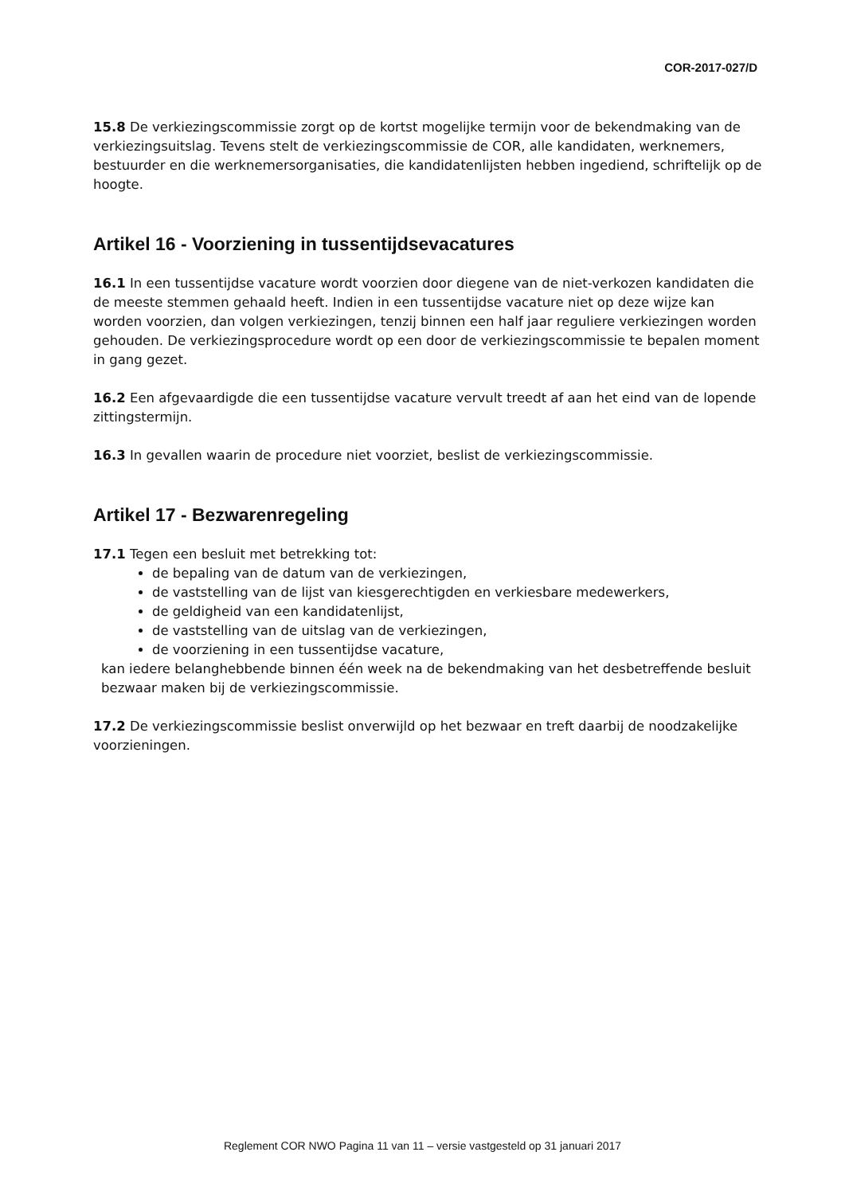COR-2017-027/D
15.8 De verkiezingscommissie zorgt op de kortst mogelijke termijn voor de bekendmaking van de verkiezingsuitslag. Tevens stelt de verkiezingscommissie de COR, alle kandidaten, werknemers, bestuurder en die werknemersorganisaties, die kandidatenlijsten hebben ingediend, schriftelijk op de hoogte.
Artikel 16 - Voorziening in tussentijdsevacatures
16.1 In een tussentijdse vacature wordt voorzien door diegene van de niet-verkozen kandidaten die de meeste stemmen gehaald heeft. Indien in een tussentijdse vacature niet op deze wijze kan worden voorzien, dan volgen verkiezingen, tenzij binnen een half jaar reguliere verkiezingen worden gehouden. De verkiezingsprocedure wordt op een door de verkiezingscommissie te bepalen moment in gang gezet.
16.2 Een afgevaardigde die een tussentijdse vacature vervult treedt af aan het eind van de lopende zittingstermijn.
16.3 In gevallen waarin de procedure niet voorziet, beslist de verkiezingscommissie.
Artikel 17 - Bezwarenregeling
17.1 Tegen een besluit met betrekking tot:
de bepaling van de datum van de verkiezingen,
de vaststelling van de lijst van kiesgerechtigden en verkiesbare medewerkers,
de geldigheid van een kandidatenlijst,
de vaststelling van de uitslag van de verkiezingen,
de voorziening in een tussentijdse vacature,
kan iedere belanghebbende binnen één week na de bekendmaking van het desbetreffende besluit bezwaar maken bij de verkiezingscommissie.
17.2 De verkiezingscommissie beslist onverwijld op het bezwaar en treft daarbij de noodzakelijke voorzieningen.
Reglement COR NWO Pagina 11 van 11 – versie vastgesteld op 31 januari 2017